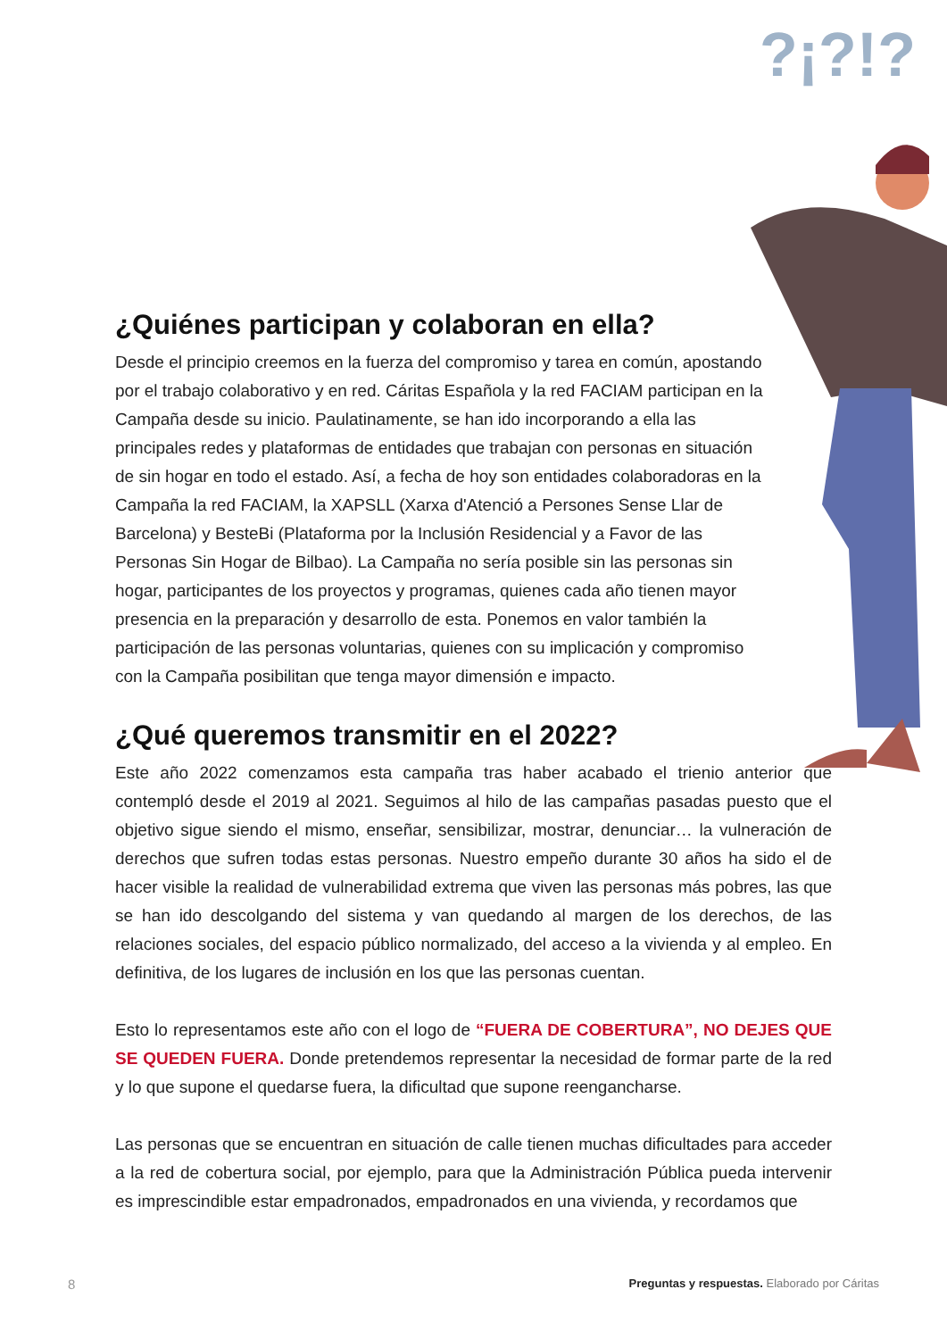?¡?!?
¿Quiénes participan y colaboran en ella?
Desde el principio creemos en la fuerza del compromiso y tarea en común, apostando por el trabajo colaborativo y en red. Cáritas Española y la red FACIAM participan en la Campaña desde su inicio. Paulatinamente, se han ido incorporando a ella las principales redes y plataformas de entidades que trabajan con personas en situación de sin hogar en todo el estado. Así, a fecha de hoy son entidades colaboradoras en la Campaña la red FACIAM, la XAPSLL (Xarxa d'Atenció a Persones Sense Llar de Barcelona) y BesteBi (Plataforma por la Inclusión Residencial y a Favor de las Personas Sin Hogar de Bilbao). La Campaña no sería posible sin las personas sin hogar, participantes de los proyectos y programas, quienes cada año tienen mayor presencia en la preparación y desarrollo de esta. Ponemos en valor también la participación de las personas voluntarias, quienes con su implicación y compromiso con la Campaña posibilitan que tenga mayor dimensión e impacto.
¿Qué queremos transmitir en el 2022?
Este año 2022 comenzamos esta campaña tras haber acabado el trienio anterior que contempló desde el 2019 al 2021. Seguimos al hilo de las campañas pasadas puesto que el objetivo sigue siendo el mismo, enseñar, sensibilizar, mostrar, denunciar… la vulneración de derechos que sufren todas estas personas. Nuestro empeño durante 30 años ha sido el de hacer visible la realidad de vulnerabilidad extrema que viven las personas más pobres, las que se han ido descolgando del sistema y van quedando al margen de los derechos, de las relaciones sociales, del espacio público normalizado, del acceso a la vivienda y al empleo. En definitiva, de los lugares de inclusión en los que las personas cuentan.
Esto lo representamos este año con el logo de “FUERA DE COBERTURA”, NO DEJES QUE SE QUEDEN FUERA. Donde pretendemos representar la necesidad de formar parte de la red y lo que supone el quedarse fuera, la dificultad que supone reengancharse.
Las personas que se encuentran en situación de calle tienen muchas dificultades para acceder a la red de cobertura social, por ejemplo, para que la Administración Pública pueda intervenir es imprescindible estar empadronados, empadronados en una vivienda, y recordamos que
8 Preguntas y respuestas. Elaborado por Cáritas